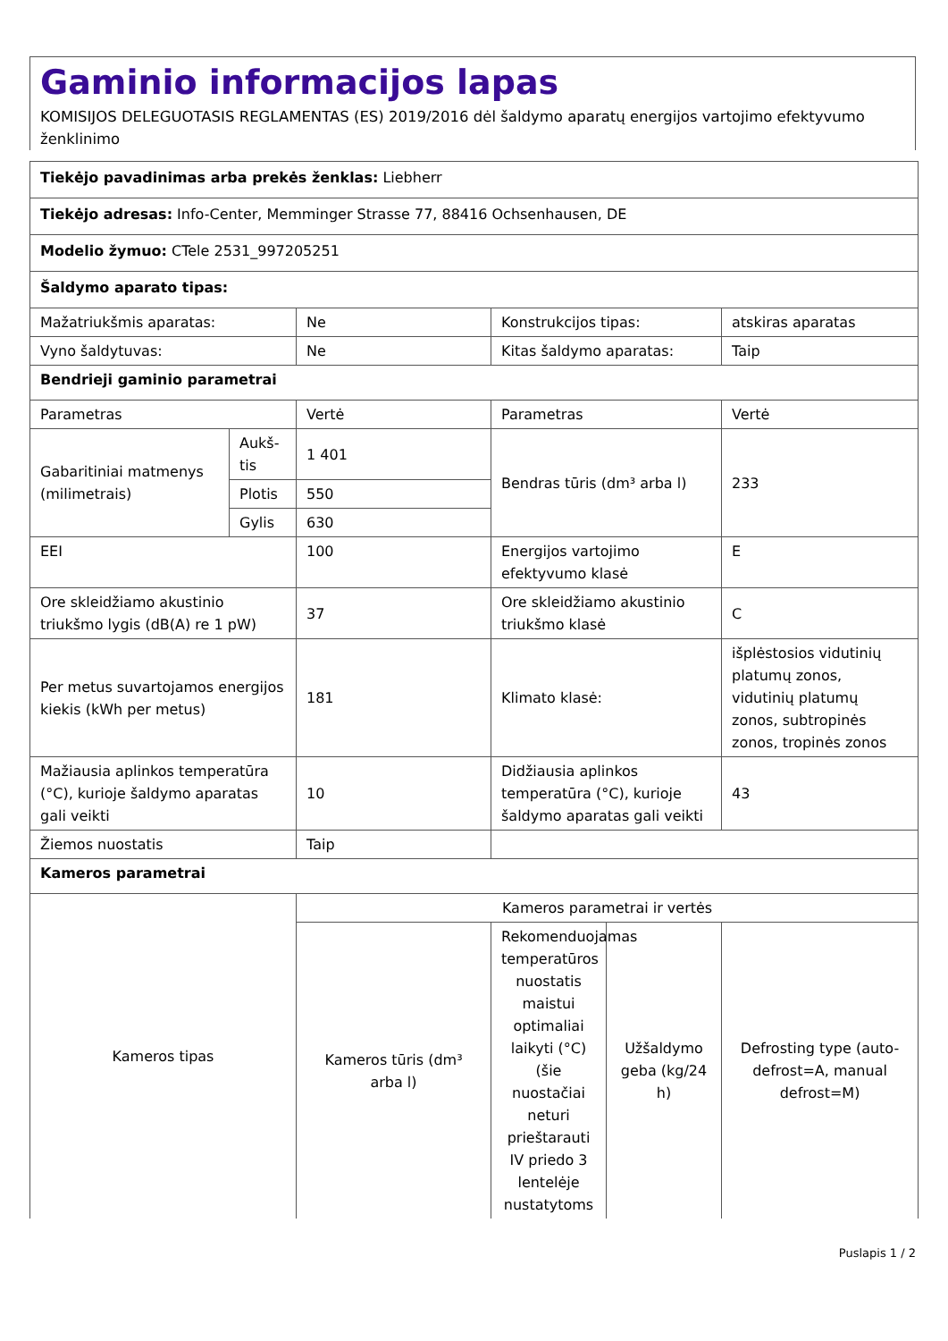Gaminio informacijos lapas
KOMISIJOS DELEGUOTASIS REGLAMENTAS (ES) 2019/2016 dėl šaldymo aparatų energijos vartojimo efektyvumo ženklinimo
| Tiekėjo pavadinimas arba prekės ženklas: Liebherr | | | | | |
| Tiekėjo adresas: Info-Center, Memminger Strasse 77, 88416 Ochsenhausen, DE | | | | | |
| Modelio žymuo: CTele 2531_997205251 | | | | | |
| Šaldymo aparato tipas: | | | | | |
| Mažatriukšmis aparatas: | | Ne | Konstrukcijos tipas: | | atskiras aparatas |
| Vyno šaldytuvas: | | Ne | Kitas šaldymo aparatas: | | Taip |
| Bendrieji gaminio parametrai | | | | | |
| Parametras | | Vertė | Parametras | | Vertė |
| Gabaritiniai matmenys (milimetrais) | Aukš-tis | 1 401 | Bendras tūris (dm³ arba l) | | 233 |
| | Plotis | 550 | | | |
| | Gylis | 630 | | | |
| EEI | | 100 | Energijos vartojimo efektyvumo klasė | | E |
| Ore skleidžiamo akustinio triukšmo lygis (dB(A) re 1 pW) | | 37 | Ore skleidžiamo akustinio triukšmo klasė | | C |
| Per metus suvartojamos energijos kiekis (kWh per metus) | | 181 | Klimato klasė: | | išplėstosios vidutinių platumų zonos, vidutinių platumų zonos, subtropinės zonos, tropinės zonos |
| Mažiausia aplinkos temperatūra (°C), kurioje šaldymo aparatas gali veikti | | 10 | Didžiausia aplinkos temperatūra (°C), kurioje šaldymo aparatas gali veikti | | 43 |
| Žiemos nuostatis | | Taip | | | |
| Kameros parametrai | | | | | |
| Kameros tipas | | Kameros parametrai ir vertės | | | |
| | | Kameros tūris (dm³ arba l) | Rekomenduojamas temperatūros nuostatis maistui optimaliai laikyti (°C) (šie nuostačiai neturi prieštarauti IV priedo 3 lentelėje nustatytoms | Užšaldymo geba (kg/24 h) | Defrosting type (auto-defrost=A, manual defrost=M) |
Puslapis 1 / 2